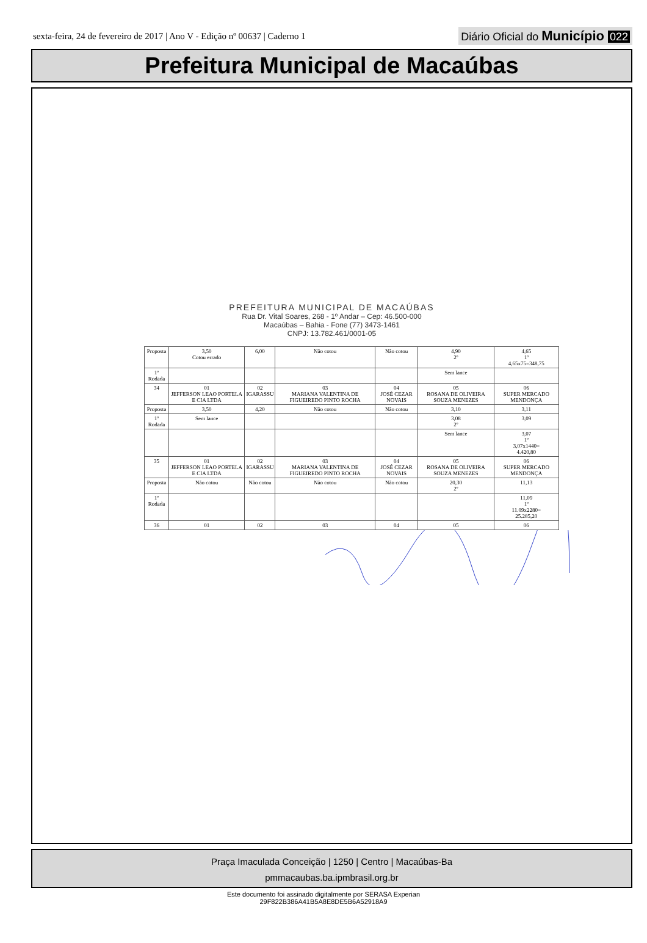sexta-feira, 24 de fevereiro de 2017 | Ano V - Edição nº 00637 | Caderno 1 Diário Oficial do Município 022
Prefeitura Municipal de Macaúbas
PREFEITURA MUNICIPAL DE MACAÚBAS
Rua Dr. Vital Soares, 268 - 1º Andar – Cep: 46.500-000
Macaúbas – Bahia - Fone (77) 3473-1461
CNPJ: 13.782.461/0001-05
| Proposta | 3,50 Cotou errado | 6,00 | Não cotou | Não cotou | 4,90 2º | 4,65 1º 4,65x75=348,75 |
| 1º Rodada | | | | | Sem lance | |
| 34 | 01 JEFFERSON LEAO PORTELA E CIA LTDA | 02 IGARASSU | 03 MARIANA VALENTINA DE FIGUEIREDO PINTO ROCHA | 04 JOSÉ CEZAR NOVAIS | 05 ROSANA DE OLIVEIRA SOUZA MENEZES | 06 SUPER MERCADO MENDONÇA |
| Proposta | 3,50 | 4,20 | Não cotou | Não cotou | 3,10 | 3,11 |
| 1º Rodada | Sem lance | | | | 3,08 2º | 3,09 |
| | | | | | Sem lance | 3,07 1º 3,07x1440= 4.420,80 |
| 35 | 01 JEFFERSON LEAO PORTELA E CIA LTDA | 02 IGARASSU | 03 MARIANA VALENTINA DE FIGUEIREDO PINTO ROCHA | 04 JOSÉ CEZAR NOVAIS | 05 ROSANA DE OLIVEIRA SOUZA MENEZES | 06 SUPER MERCADO MENDONÇA |
| Proposta | Não cotou | Não cotou | Não cotou | Não cotou | 20,30 2º | 11,13 |
| 1º Rodada | | | | | | 11,09 1º 11.09x2280= 25.285,20 |
| 36 | 01 | 02 | 03 | 04 | 05 | 06 |
Praça Imaculada Conceição | 1250 | Centro | Macaúbas-Ba
pmmacaubas.ba.ipmbrasil.org.br
Este documento foi assinado digitalmente por SERASA Experian
29F822B386A41B5A8E8DE5B6A52918A9